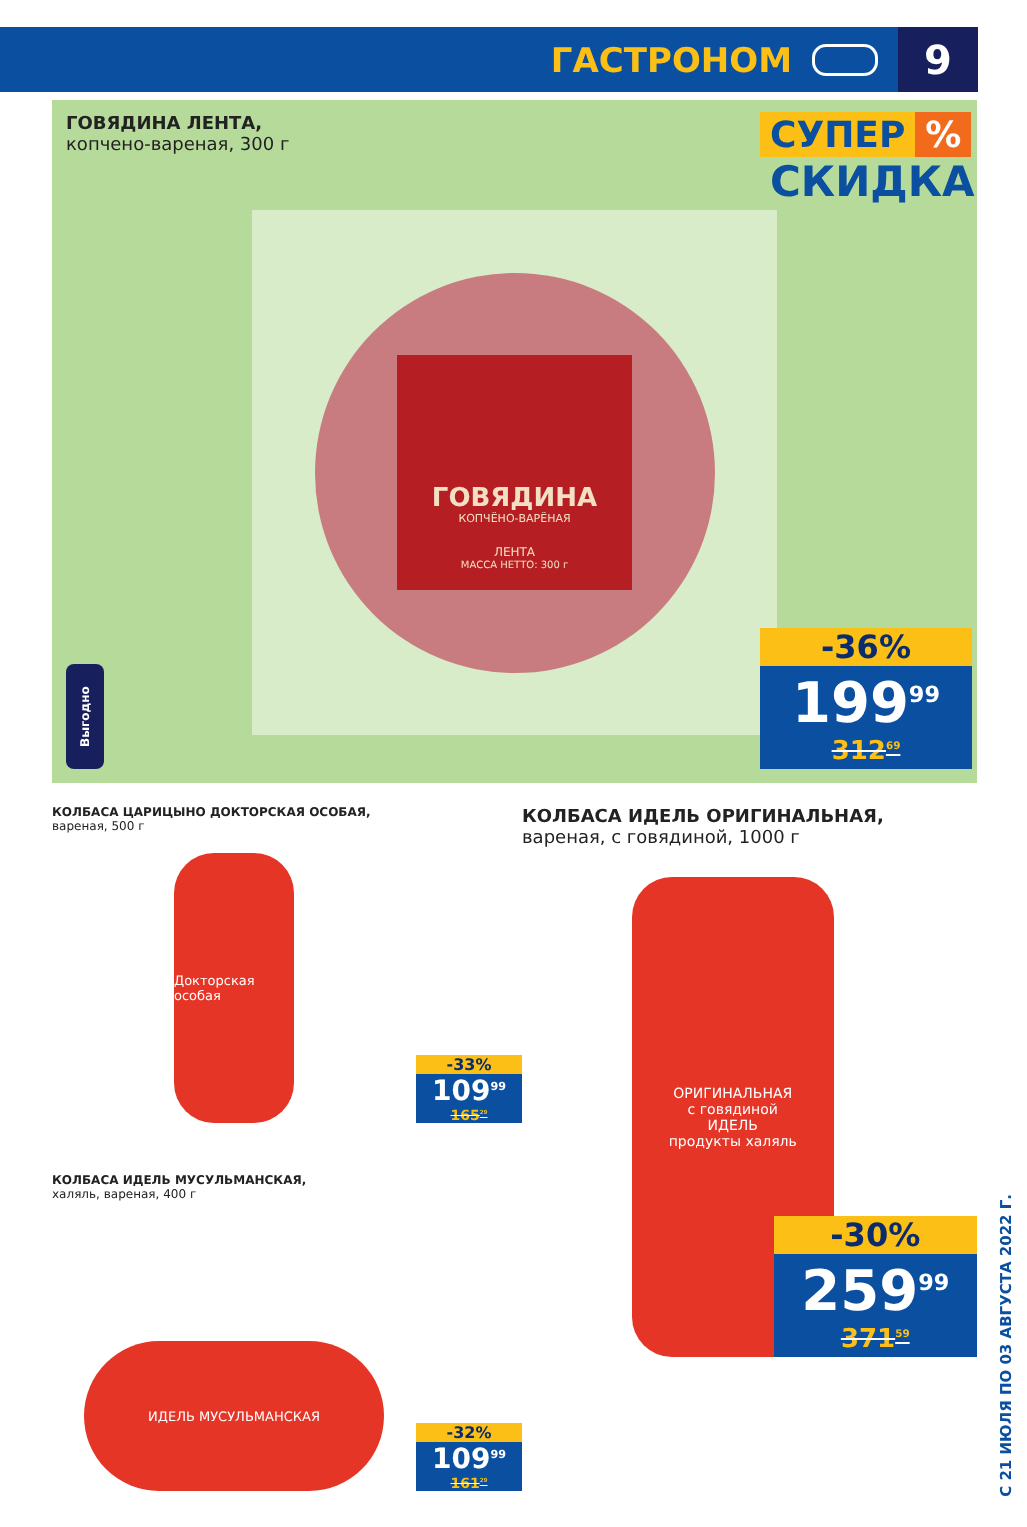ГАСТРОНОМ 9
ГОВЯДИНА ЛЕНТА,
копчено-вареная, 300 г
ГОВЯДИНА
КОПЧЁНО-ВАРЁНАЯ
ЛЕНТА
МАССА НЕТТО: 300 г
СУПЕР%
СКИДКА
-36%
199<sup>99</sup>
312<sup>69</sup>
Выгодно
КОЛБАСА ЦАРИЦЫНО ДОКТОРСКАЯ ОСОБАЯ,
вареная, 500 г
Докторская особая
-33%
109<sup>99</sup>
165<sup>29</sup>
КОЛБАСА ИДЕЛЬ МУСУЛЬМАНСКАЯ,
халяль, вареная, 400 г
ИДЕЛЬ МУСУЛЬМАНСКАЯ
-32%
109<sup>99</sup>
161<sup>29</sup>
КОЛБАСА ИДЕЛЬ ОРИГИНАЛЬНАЯ,
вареная, с говядиной, 1000 г
ОРИГИНАЛЬНАЯ
с говядиной
ИДЕЛЬ
продукты халяль
-30%
259<sup>99</sup>
371<sup>59</sup>
С 21 ИЮЛЯ ПО 03 АВГУСТА 2022 Г.